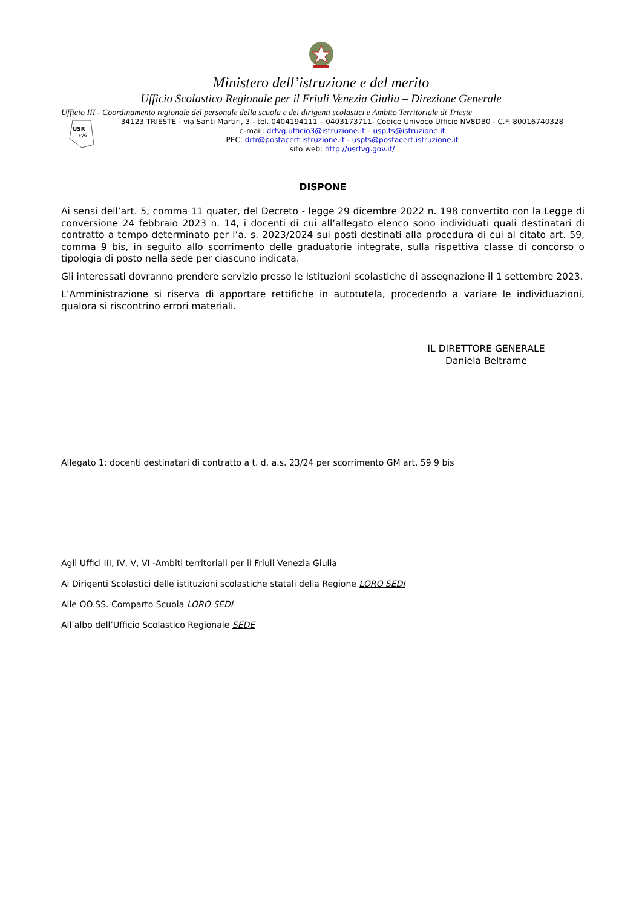Ministero dell’istruzione e del merito
Ufficio Scolastico Regionale per il Friuli Venezia Giulia – Direzione Generale
Ufficio III - Coordinamento regionale del personale della scuola e dei dirigenti scolastici e Ambito Territoriale di Trieste
USR
FVG
34123 TRIESTE - via Santi Martiri, 3 - tel. 0404194111 – 0403173711- Codice Univoco Ufficio NV8DB0 - C.F. 80016740328
e-mail: drfvg.ufficio3@istruzione.it – usp.ts@istruzione.it
PEC: drfr@postacert.istruzione.it - uspts@postacert.istruzione.it
sito web: http://usrfvg.gov.it/
DISPONE
Ai sensi dell’art. 5, comma 11 quater, del Decreto - legge 29 dicembre 2022 n. 198 convertito con la Legge di conversione 24 febbraio 2023 n. 14, i docenti di cui all’allegato elenco sono individuati quali destinatari di contratto a tempo determinato per l’a. s. 2023/2024 sui posti destinati alla procedura di cui al citato art. 59, comma 9 bis, in seguito allo scorrimento delle graduatorie integrate, sulla rispettiva classe di concorso o tipologia di posto nella sede per ciascuno indicata.
Gli interessati dovranno prendere servizio presso le Istituzioni scolastiche di assegnazione il 1 settembre 2023.
L’Amministrazione si riserva di apportare rettifiche in autotutela, procedendo a variare le individuazioni, qualora si riscontrino errori materiali.
IL DIRETTORE GENERALE
Daniela Beltrame
Allegato 1: docenti destinatari di contratto a t. d. a.s. 23/24 per scorrimento GM art. 59 9 bis
Agli Uffici III, IV, V, VI -Ambiti territoriali per il Friuli Venezia Giulia
Ai Dirigenti Scolastici delle istituzioni scolastiche statali della Regione LORO SEDI
Alle OO.SS. Comparto Scuola LORO SEDI
All’albo dell’Ufficio Scolastico Regionale SEDE